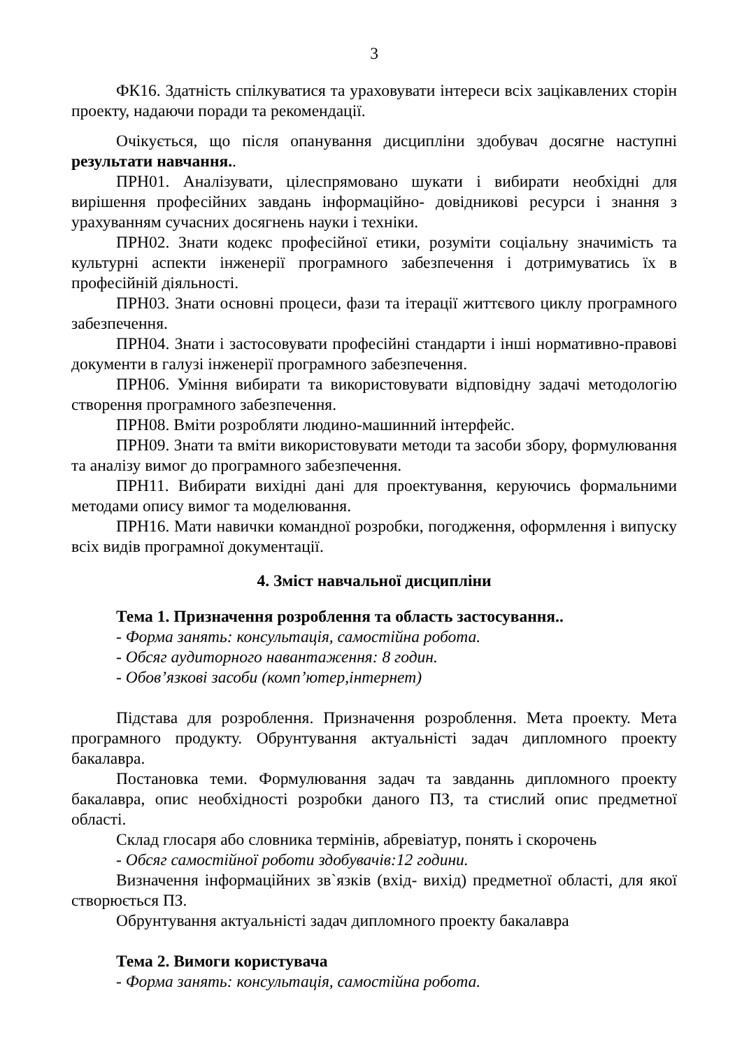3
ФК16. Здатність спілкуватися та ураховувати інтереси всіх зацікавлених сторін проекту, надаючи поради та рекомендації.
Очікується, що після опанування дисципліни здобувач досягне наступні результати навчання..
ПРН01. Аналізувати, цілеспрямовано шукати і вибирати необхідні для вирішення професійних завдань інформаційно- довідникові ресурси і знання з урахуванням сучасних досягнень науки і техніки.
ПРН02. Знати кодекс професійної етики, розуміти соціальну значимість та культурні аспекти інженерії програмного забезпечення і дотримуватись їх в професійній діяльності.
ПРН03. Знати основні процеси, фази та ітерації життєвого циклу програмного забезпечення.
ПРН04. Знати і застосовувати професійні стандарти і інші нормативно-правові документи в галузі інженерії програмного забезпечення.
ПРН06. Уміння вибирати та використовувати відповідну задачі методологію створення програмного забезпечення.
ПРН08. Вміти розробляти людино-машинний інтерфейс.
ПРН09. Знати та вміти використовувати методи та засоби збору, формулювання та аналізу вимог до програмного забезпечення.
ПРН11. Вибирати вихідні дані для проектування, керуючись формальними методами опису вимог та моделювання.
ПРН16. Мати навички командної розробки, погодження, оформлення і випуску всіх видів програмної документації.
4. Зміст навчальної дисципліни
Тема 1. Призначення розроблення та область застосування..
- Форма занять: консультація, самостійна робота.
- Обсяг аудиторного навантаження: 8 годин.
- Обов’язкові засоби (комп’ютер,інтернет)
Підстава для розроблення. Призначення розроблення. Мета проекту. Мета програмного продукту. Обрунтування актуальністі задач дипломного проекту бакалавра.
Постановка теми. Формулювання задач та завданнь дипломного проекту бакалавра, опис необхідності розробки даного ПЗ, та стислий опис предметної області.
Склад глосаря або словника термінів, абревіатур, понять і скорочень
- Обсяг самостійної роботи здобувачів:12 години.
Визначення інформаційних зв`язків (вхід- вихід) предметної області, для якої створюється ПЗ.
Обрунтування актуальністі задач дипломного проекту бакалавра
Тема 2. Вимоги користувача
- Форма занять: консультація, самостійна робота.